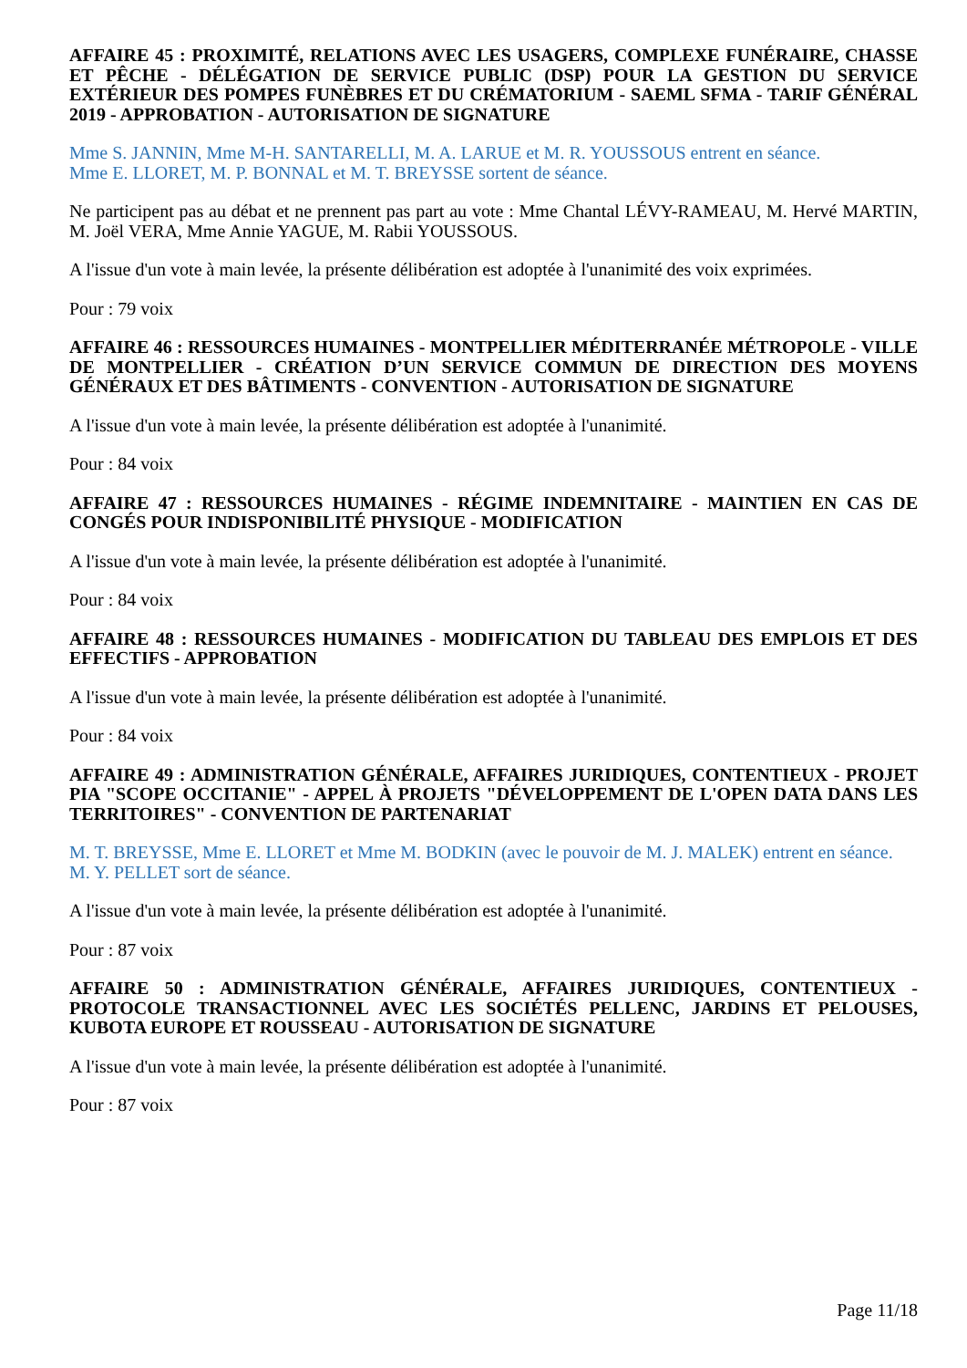AFFAIRE 45 : PROXIMITÉ, RELATIONS AVEC LES USAGERS, COMPLEXE FUNÉRAIRE, CHASSE ET PÊCHE - DÉLÉGATION DE SERVICE PUBLIC (DSP) POUR LA GESTION DU SERVICE EXTÉRIEUR DES POMPES FUNÈBRES ET DU CRÉMATORIUM - SAEML SFMA - TARIF GÉNÉRAL 2019 - APPROBATION - AUTORISATION DE SIGNATURE
Mme S. JANNIN, Mme M-H. SANTARELLI, M. A. LARUE et M. R. YOUSSOUS entrent en séance.
Mme E. LLORET, M. P. BONNAL et M. T. BREYSSE sortent de séance.
Ne participent pas au débat et ne prennent pas part au vote : Mme Chantal LÉVY-RAMEAU, M. Hervé MARTIN, M. Joël VERA, Mme Annie YAGUE, M. Rabii YOUSSOUS.
A l'issue d'un vote à main levée, la présente délibération est adoptée à l'unanimité des voix exprimées.
Pour : 79 voix
AFFAIRE 46 : RESSOURCES HUMAINES - MONTPELLIER MÉDITERRANÉE MÉTROPOLE - VILLE DE MONTPELLIER - CRÉATION D’UN SERVICE COMMUN DE DIRECTION DES MOYENS GÉNÉRAUX ET DES BÂTIMENTS - CONVENTION - AUTORISATION DE SIGNATURE
A l'issue d'un vote à main levée, la présente délibération est adoptée à l'unanimité.
Pour : 84 voix
AFFAIRE 47 : RESSOURCES HUMAINES - RÉGIME INDEMNITAIRE - MAINTIEN EN CAS DE CONGÉS POUR INDISPONIBILITÉ PHYSIQUE - MODIFICATION
A l'issue d'un vote à main levée, la présente délibération est adoptée à l'unanimité.
Pour : 84 voix
AFFAIRE 48 : RESSOURCES HUMAINES - MODIFICATION DU TABLEAU DES EMPLOIS ET DES EFFECTIFS - APPROBATION
A l'issue d'un vote à main levée, la présente délibération est adoptée à l'unanimité.
Pour : 84 voix
AFFAIRE 49 : ADMINISTRATION GÉNÉRALE, AFFAIRES JURIDIQUES, CONTENTIEUX - PROJET PIA "SCOPE OCCITANIE" - APPEL À PROJETS "DÉVELOPPEMENT DE L'OPEN DATA DANS LES TERRITOIRES" - CONVENTION DE PARTENARIAT
M. T. BREYSSE, Mme E. LLORET et Mme M. BODKIN (avec le pouvoir de M. J. MALEK) entrent en séance.
M. Y. PELLET sort de séance.
A l'issue d'un vote à main levée, la présente délibération est adoptée à l'unanimité.
Pour : 87 voix
AFFAIRE 50 : ADMINISTRATION GÉNÉRALE, AFFAIRES JURIDIQUES, CONTENTIEUX - PROTOCOLE TRANSACTIONNEL AVEC LES SOCIÉTÉS PELLENC, JARDINS ET PELOUSES, KUBOTA EUROPE ET ROUSSEAU - AUTORISATION DE SIGNATURE
A l'issue d'un vote à main levée, la présente délibération est adoptée à l'unanimité.
Pour : 87 voix
Page 11/18